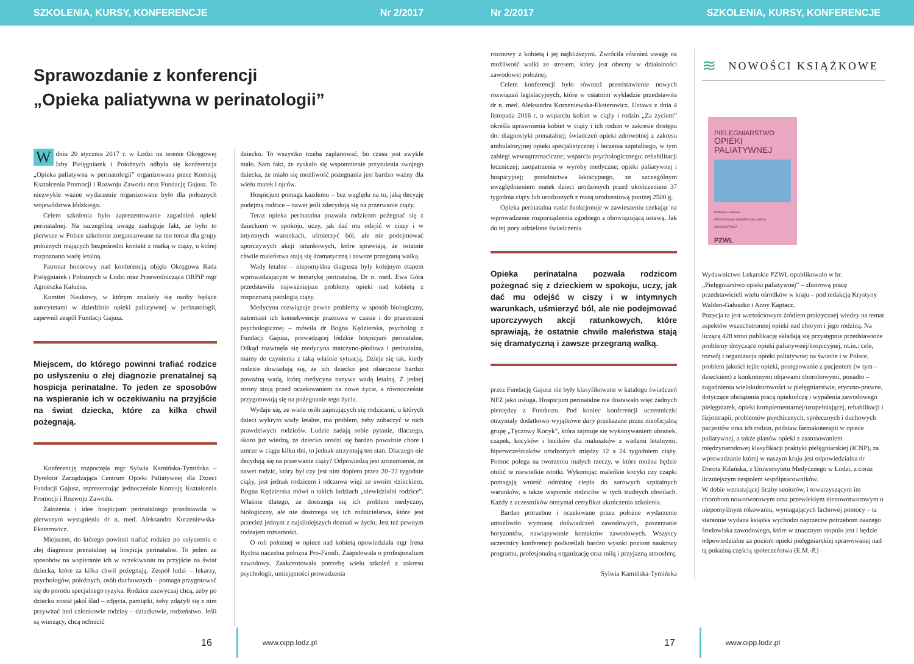SZKOLENIA, KURSY, KONFERENCJE Nr 2/2017
Nr 2/2017 SZKOLENIA, KURSY, KONFERENCJE
Sprawozdanie z konferencji
„Opieka paliatywna w perinatologii”
Wdniu 20 stycznia 2017 r. w Łodzi na terenie Okręgowej Izby Pielęgniarek i Położnych odbyła się konferencja „Opieka paliatywna w perinatologii” organizowana przez Komisję Kształcenia Promocji i Rozwoju Zawodu oraz Fundację Gajusz. To niezwykle ważne wydarzenie organizowane było dla położnych województwa łódzkiego.
Celem szkolenia było zaprezentowanie zagadnień opieki perinatalnej. Na szczególną uwagę zasługuje fakt, że było to pierwsze w Polsce szkolenie zorganizowane na ten temat dla grupy położnych mających bezpośredni kontakt z matką w ciąży, u której rozpoznano wadę letalną.
Patronat honorowy nad konferencją objęła Okręgowa Rada Pielęgniarek i Położnych w Łodzi oraz Przewodnicząca ORPiP mgr Agnieszka Kałużna.
Komitet Naukowy, w którym znalazły się osoby będące autorytetami w dziedzinie opieki paliatywnej w perinatologii, zapewnił zespół Fundacji Gajusz.
Miejscem, do którego powinni trafiać rodzice po usłyszeniu o złej diagnozie prenatalnej są hospicja perinatalne. To jeden ze sposobów na wspieranie ich w oczekiwaniu na przyjście na świat dziecka, które za kilka chwil pożegnają.
Konferencję rozpoczęła mgr Sylwia Kamińska-Tymińska – Dyrektor Zarządzająca Centrum Opieki Paliatywnej dla Dzieci Fundacji Gajusz, reprezentując jednocześnie Komisję Kształcenia Promocji i Rozwoju Zawodu.
Założenia i idee hospicjum perinatalnego przedstawiła w pierwszym wystąpieniu dr n. med. Aleksandra Korzeniewska-Eksterowicz.
Miejscem, do którego powinni trafiać rodzice po usłyszeniu o złej diagnozie prenatalnej są hospicja perinatalne. To jeden ze sposobów na wspieranie ich w oczekiwaniu na przyjście na świat dziecka, które za kilka chwil pożegnają. Zespół ludzi – lekarzy, psychologów, położnych, osób duchownych – pomaga przygotować się do porodu specjalnego ryzyka. Rodzice zazwyczaj chcą, żeby po dziecku został jakiś ślad – zdjęcia, pamiątki, żeby zdążyli się z nim przywitać inni członkowie rodziny – dziadkowie, rodzeństwo. Jeśli są wierzący, chcą ochrzcić
dziecko. To wszystko trzeba zaplanować, bo czasu jest zwykle mało. Sam fakt, że zyskało się wspomnienie przytulenia swojego dziecka, że miało się możliwość pożegnania jest bardzo ważny dla wielu matek i ojców.
Hospicjum pomaga każdemu – bez względu na to, jaką decyzję podejmą rodzice – nawet jeśli zdecydują się na przerwanie ciąży.
Teraz opieka perinatalna pozwala rodzicom pożegnać się z dzieckiem w spokoju, uczy, jak dać mu odejść w ciszy i w intymnych warunkach, uśmierzyć ból, ale nie podejmować uporczywych akcji ratunkowych, które sprawiają, że ostatnie chwile maleństwa stają się dramatyczną i zawsze przegraną walką.
Wady letalne – niepomyślna diagnoza były kolejnym etapem wprowadzającym w tematykę perinatalną. Dr n. med. Ewa Góra przedstawiła najważniejsze problemy opieki nad kobietą z rozpoznaną patologią ciąży.
Medycyna rozwiązuje pewne problemy w sposób biologiczny, natomiast ich konsekwencje przesuwa w czasie i do przestrzeni psychologicznej – mówiła dr Bogna Kędzierska, psycholog z Fundacji Gajusz, prowadzącej łódzkie hospicjum perinatalne. Odkąd rozwinęła się medycyna matczyno-płodowa i perinatalna, mamy do czynienia z taką właśnie sytuacją. Dzieje się tak, kiedy rodzice dowiadują się, że ich dziecko jest obarczone bardzo poważną wadą, którą medycyna nazywa wadą letalną. Z jednej strony stoją przed oczekiwaniem na nowe życie, a równocześnie przygotowują się na pożegnanie tego życia.
Wydaje się, że wiele osób zajmujących się rodzicami, u których dzieci wykryto wady letalne, ma problem, żeby zobaczyć w nich prawdziwych rodziców. Ludzie zadają sobie pytanie, dlaczego, skoro już wiedzą, że dziecko urodzi się bardzo poważnie chore i umrze w ciągu kilku dni, to jednak utrzymują ten stan. Dlaczego nie decydują się na przerwanie ciąży? Odpowiedzą jest zrozumienie, że nawet rodzic, który był czy jest nim dopiero przez 20–22 tygodnie ciąży, jest jednak rodzicem i odczuwa więź ze swoim dzieckiem. Bogna Kędzierska mówi o takich ludziach „niewidzialni rodzice”. Właśnie dlatego, że dostrzega się ich problem medyczny, biologiczny, ale nie dostrzega się ich rodzicielstwa, które jest przecież jednym z najsilniejszych doznań w życiu. Jest też pewnym rodzajem tożsamości.
O roli położnej w opiece nad kobietą opowiedziała mgr Irena Rychta naczelna położna Pro-Famili. Zaapelowała o profesjonalizm zawodowy. Zaakcentowała potrzebę wielu szkoleń z zakresu psychologii, umiejętności prowadzenia
16 www.oipp.lodz.pl
rozmowy z kobietą i jej najbliższymi. Zwróciła również uwagę na możliwość walki ze stresem, który jest obecny w działalności zawodowej położnej.
Celem konferencji było również przedstawienie nowych rozwiązań legislacyjnych, które w ostatnim wykładzie przedstawiła dr n. med. Aleksandra Korzeniewska-Eksterowicz. Ustawa z dnia 4 listopada 2016 r. o wsparciu kobiet w ciąży i rodzin „Za życiem” określa uprawnienia kobiet w ciąży i ich rodzin w zakresie dostępu do: diagnostyki prenatalnej; świadczeń opieki zdrowotnej z zakresu ambulatoryjnej opieki specjalistycznej i leczenia szpitalnego, w tym zabiegi wewnątrzmaciczne; wsparcia psychologicznego; rehabilitacji leczniczej; zaopatrzenia w wyroby medyczne; opieki paliatywnej i hospicyjnej; poradnictwa laktacyjnego, ze szczególnym uwzględnieniem matek dzieci urodzonych przed ukończeniem 37 tygodnia ciąży lub urodzonych z masą urodzeniową poniżej 2500 g.
Opieka perinatalna nadal funkcjonuje w zawieszeniu czekając na wprowadzenie rozporządzenia zgodnego z obowiązującą ustawą. Jak do tej pory udzielone świadczenia
Opieka perinatalna pozwala rodzicom pożegnać się z dzieckiem w spokoju, uczy, jak dać mu odejść w ciszy i w intymnych warunkach, uśmierzyć ból, ale nie podejmować uporczywych akcji ratunkowych, które sprawiają, że ostatnie chwile maleństwa stają się dramatyczną i zawsze przegraną walką.
przez Fundację Gajusz nie były klasyfikowane w katalogu świadczeń NFZ jako usługa. Hospicjum perinatalne nie dostawało więc żadnych pieniędzy z Funduszu. Pod koniec konferencji uczestniczki otrzymały dodatkowo wyjątkowe dary przekazane przez nieoficjalną grupę „Tęczowy Kocyk”, która zajmuje się wykonywaniem ubranek, czapek, kocyków i becików dla maluszków z wadami letalnymi, hiperwcześniaków urodzonych między 12 a 24 tygodniem ciąży. Pomoc polega na tworzeniu małych rzeczy, w które można będzie otulić te niewielkie istotki. Wykonując maleńkie kocyki czy czapki pomagają wnieść odrobinę ciepła do surowych szpitalnych warunków, a także wspomóc rodziców w tych trudnych chwilach. Każdy z uczestników otrzymał certyfikat ukończenia szkolenia.
Bardzo potrzebne i oczekiwane przez położne wydarzenie umożliwiło wymianę doświadczeń zawodowych, poszerzanie horyzontów, nawiązywanie kontaktów zawodowych. Wszyscy uczestnicy konferencji podkreślali bardzo wysoki poziom naukowy programu, profesjonalną organizację oraz miłą i przyjazną atmosferę.
Sylwia Kamińska-Tymińska
≋ NOWOŚCI KSIĄŻKOWE
PIELĘGNIARSTWO
OPIEKI
PALIATYWNEJ
Redakcja naukowa
KRYSTYNA de WALDEN-GAŁUSZKO
ANNA KAPTACZ
PZWL
Wydawnictwo Lekarskie PZWL opublikowało w br. „Pielęgniarstwo opieki paliatywnej” – zbiorową pracę przedstawicieli wielu ośrodków w kraju – pod redakcją Krystyny Walden-Gałuszko i Anny Kaptacz.
Pozycja ta jest wartościowym źródłem praktycznej wiedzy na temat aspektów wszechstronnej opieki nad chorym i jego rodziną. Na liczącą 428 stron publikację składają się przystępnie przedstawione problemy dotyczące opieki paliatywnej/hospicyjnej, m.in.: cele, rozwój i organizacja opieki paliatywnej na świecie i w Polsce, problem jakości tejże opieki, postępowanie z pacjentem (w tym – dzieckiem) z konkretnymi objawami chorobowymi, ponadto – zagadnienia wielokulturowości w pielęgniarstwie, etyczno-prawne, dotyczące obciążenia pracą opiekuńczą i wypalenia zawodowego pielęgniarek, opieki komplementarnej/uzupełniającej, rehabilitacji i fizjoterapii, problemów psychicznych, społecznych i duchowych pacjentów oraz ich rodzin, podstaw farmakoterapii w opiece paliatywnej, a także planów opieki z zastosowaniem międzynarodowej klasyfikacji praktyki pielęgniarskiej (ICNP), za wprowadzanie której w naszym kraju jest odpowiedzialna dr Dorota Kilańska, z Uniwersytetu Medycznego w Łodzi, z coraz liczniejszym zespołem współpracowników.
W dobie wzrastającej liczby seniorów, i towarzyszącym im chorobom nowotworowym oraz przewlekłym nienowotworowym o niepomyślnym rokowaniu, wymagających fachowej pomocy – ta starannie wydana książka wychodzi naprzeciw potrzebom naszego środowiska zawodowego, które w znacznym stopniu jest i będzie odpowiedzialne za poziom opieki pielęgniarskiej sprawowanej nad tą pokaźną częścią społeczeństwa (E.M.-P.)
17 www.oipp.lodz.pl